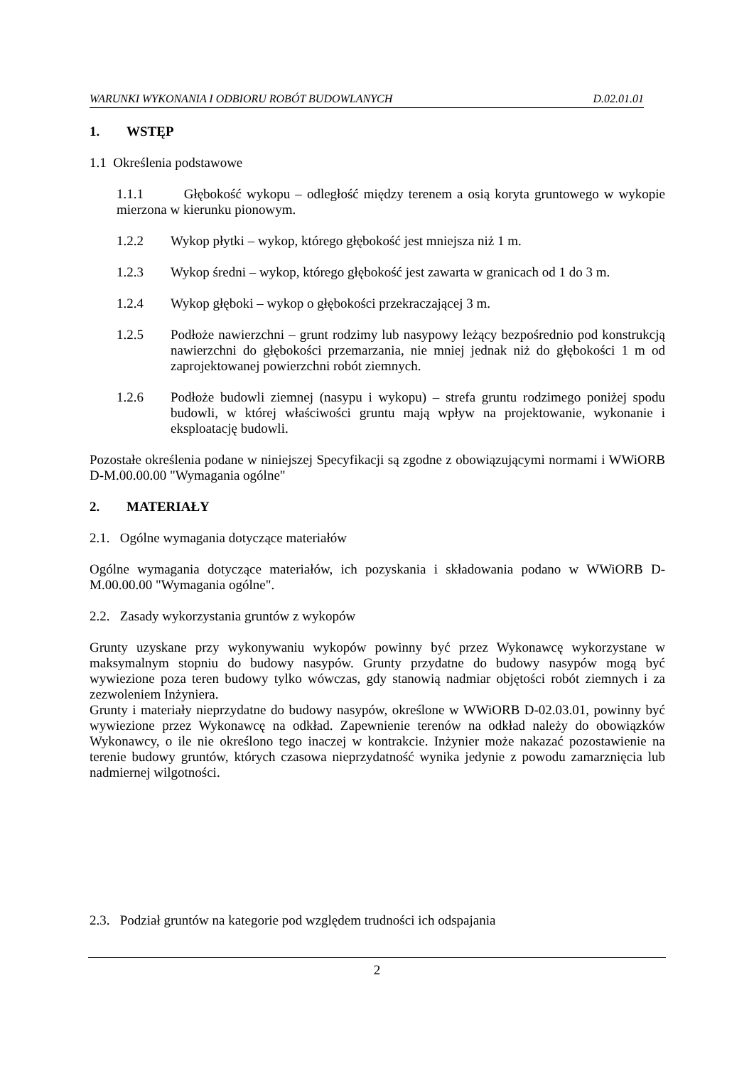WARUNKI WYKONANIA I ODBIORU ROBÓT BUDOWLANYCH D.02.01.01
1. WSTĘP
1.1 Określenia podstawowe
1.1.1 Głębokość wykopu – odległość między terenem a osią koryta gruntowego w wykopie mierzona w kierunku pionowym.
1.2.2 Wykop płytki – wykop, którego głębokość jest mniejsza niż 1 m.
1.2.3 Wykop średni – wykop, którego głębokość jest zawarta w granicach od 1 do 3 m.
1.2.4 Wykop głęboki – wykop o głębokości przekraczającej 3 m.
1.2.5 Podłoże nawierzchni – grunt rodzimy lub nasypowy leżący bezpośrednio pod konstrukcją nawierzchni do głębokości przemarzania, nie mniej jednak niż do głębokości 1 m od zaprojektowanej powierzchni robót ziemnych.
1.2.6 Podłoże budowli ziemnej (nasypu i wykopu) – strefa gruntu rodzimego poniżej spodu budowli, w której właściwości gruntu mają wpływ na projektowanie, wykonanie i eksploatację budowli.
Pozostałe określenia podane w niniejszej Specyfikacji są zgodne z obowiązującymi normami i WWiORB D-M.00.00.00 "Wymagania ogólne"
2. MATERIAŁY
2.1. Ogólne wymagania dotyczące materiałów
Ogólne wymagania dotyczące materiałów, ich pozyskania i składowania podano w WWiORB D-M.00.00.00 "Wymagania ogólne".
2.2. Zasady wykorzystania gruntów z wykopów
Grunty uzyskane przy wykonywaniu wykopów powinny być przez Wykonawcę wykorzystane w maksymalnym stopniu do budowy nasypów. Grunty przydatne do budowy nasypów mogą być wywiezione poza teren budowy tylko wówczas, gdy stanowią nadmiar objętości robót ziemnych i za zezwoleniem Inżyniera.
Grunty i materiały nieprzydatne do budowy nasypów, określone w WWiORB D-02.03.01, powinny być wywiezione przez Wykonawcę na odkład. Zapewnienie terenów na odkład należy do obowiązków Wykonawcy, o ile nie określono tego inaczej w kontrakcie. Inżynier może nakazać pozostawienie na terenie budowy gruntów, których czasowa nieprzydatność wynika jedynie z powodu zamarznięcia lub nadmiernej wilgotności.
2.3. Podział gruntów na kategorie pod względem trudności ich odspajania
2